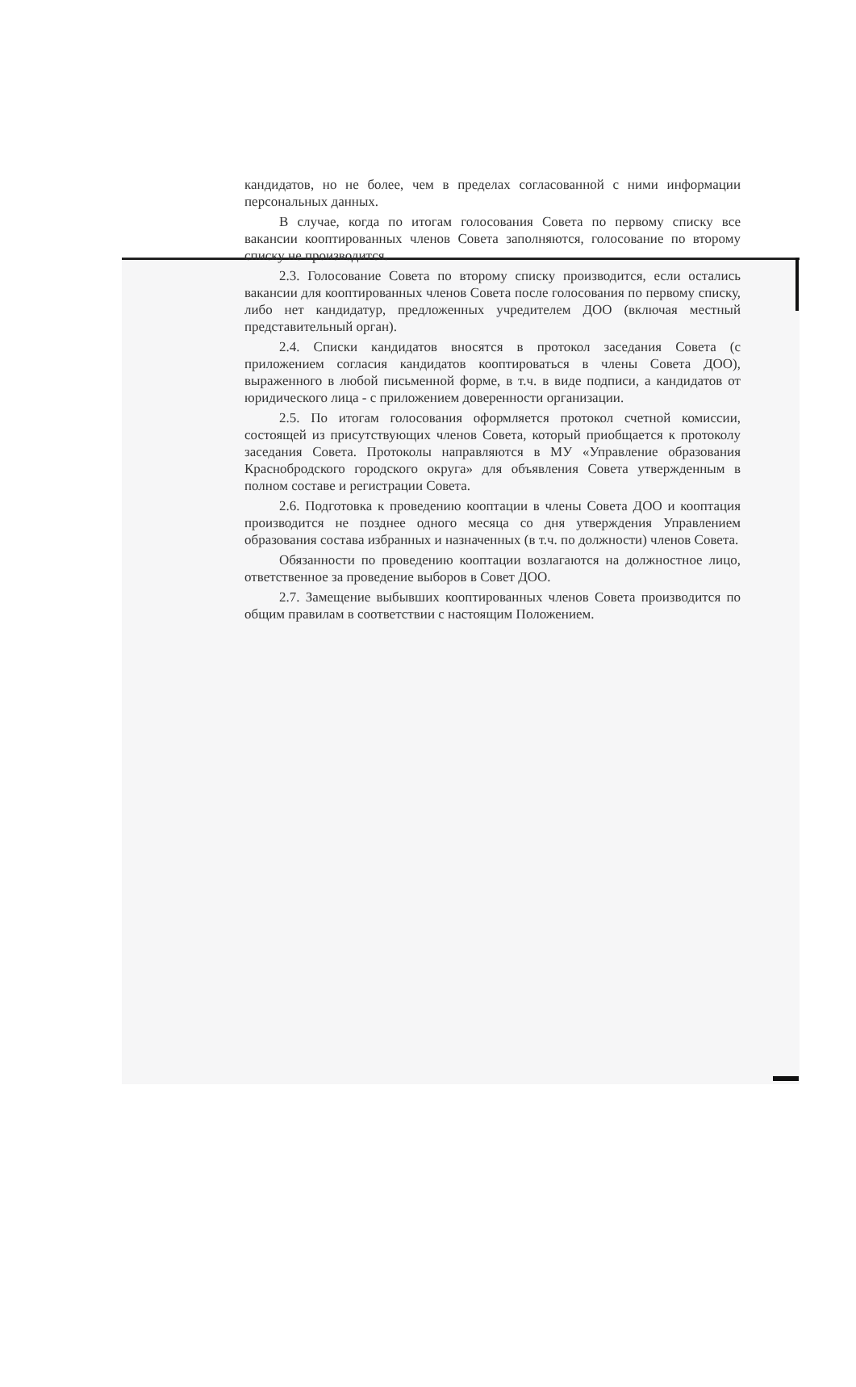кандидатов, но не более, чем в пределах согласованной с ними информации персональных данных.
В случае, когда по итогам голосования Совета по первому списку все вакансии кооптированных членов Совета заполняются, голосование по второму списку не производится.
2.3. Голосование Совета по второму списку производится, если остались вакансии для кооптированных членов Совета после голосования по первому списку, либо нет кандидатур, предложенных учредителем ДОО (включая местный представительный орган).
2.4. Списки кандидатов вносятся в протокол заседания Совета (с приложением согласия кандидатов кооптироваться в члены Совета ДОО), выраженного в любой письменной форме, в т.ч. в виде подписи, а кандидатов от юридического лица - с приложением доверенности организации.
2.5. По итогам голосования оформляется протокол счетной комиссии, состоящей из присутствующих членов Совета, который приобщается к протоколу заседания Совета. Протоколы направляются в МУ «Управление образования Краснобродского городского округа» для объявления Совета утвержденным в полном составе и регистрации Совета.
2.6. Подготовка к проведению кооптации в члены Совета ДОО и кооптация производится не позднее одного месяца со дня утверждения Управлением образования состава избранных и назначенных (в т.ч. по должности) членов Совета.
Обязанности по проведению кооптации возлагаются на должностное лицо, ответственное за проведение выборов в Совет ДОО.
2.7. Замещение выбывших кооптированных членов Совета производится по общим правилам в соответствии с настоящим Положением.